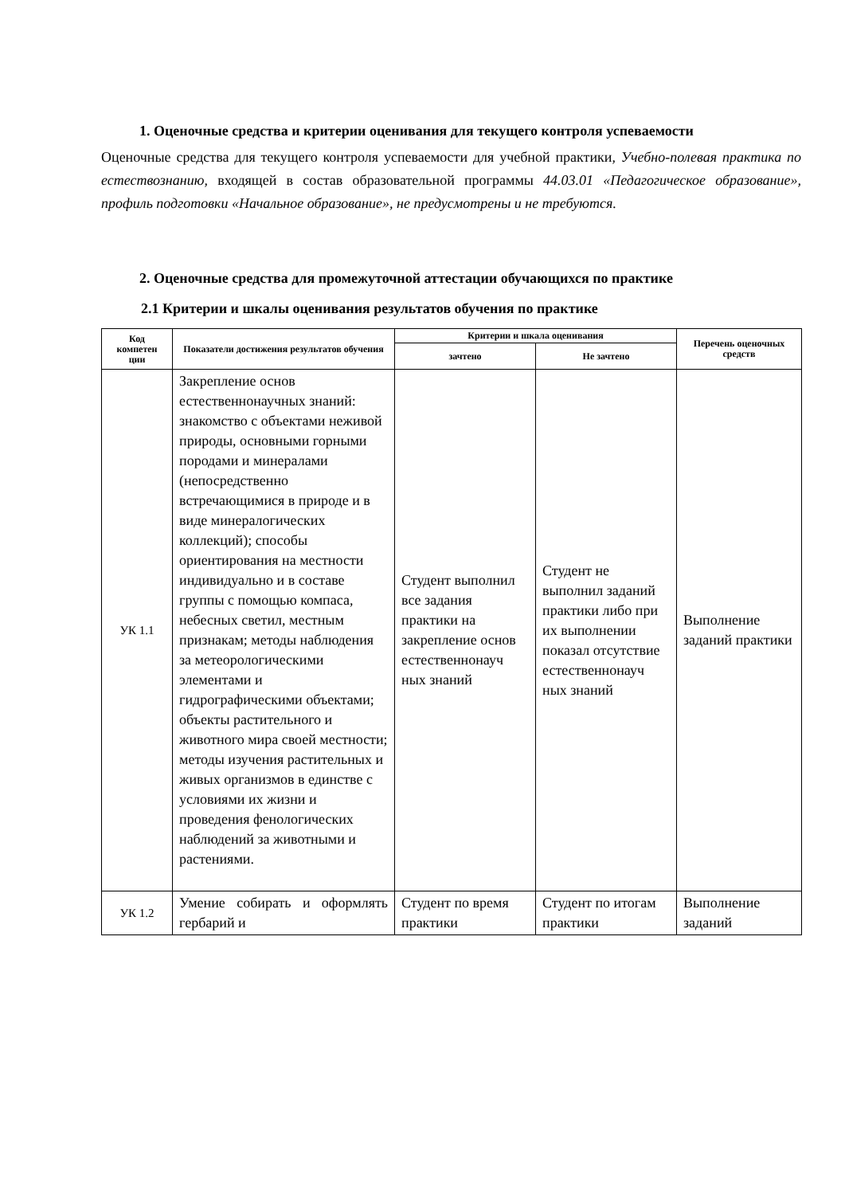1. Оценочные средства и критерии оценивания для текущего контроля успеваемости
Оценочные средства для текущего контроля успеваемости для учебной практики, Учебно-полевая практика по естествознанию, входящей в состав образовательной программы 44.03.01 «Педагогическое образование», профиль подготовки «Начальное образование», не предусмотрены и не требуются.
2. Оценочные средства для промежуточной аттестации обучающихся по практике
2.1 Критерии и шкалы оценивания результатов обучения по практике
| Код компетен ции | Показатели достижения результатов обучения | Критерии и шкала оценивания | | Перечень оценочных средств |
| --- | --- | --- | --- | --- |
| | | зачтено | Не зачтено | |
| УК 1.1 | Закрепление основ естественнонаучных знаний: знакомство с объектами неживой природы, основными горными породами и минералами (непосредственно встречающимися в природе и в виде минералогических коллекций); способы ориентирования на местности индивидуально и в составе группы с помощью компаса, небесных светил, местным признакам; методы наблюдения за метеорологическими элементами и гидрографическими объектами; объекты растительного и животного мира своей местности; методы изучения растительных и живых организмов в единстве с условиями их жизни и проведения фенологических наблюдений за животными и растениями. | Студент выполнил все задания практики на закрепление основ естественнонауч ных знаний | Студент не выполнил заданий практики либо при их выполнении показал отсутствие естественнонауч ных знаний | Выполнение заданий практики |
| УК 1.2 | Умение собирать и оформлять гербарий и | Студент по время практики | Студент по итогам практики | Выполнение заданий |